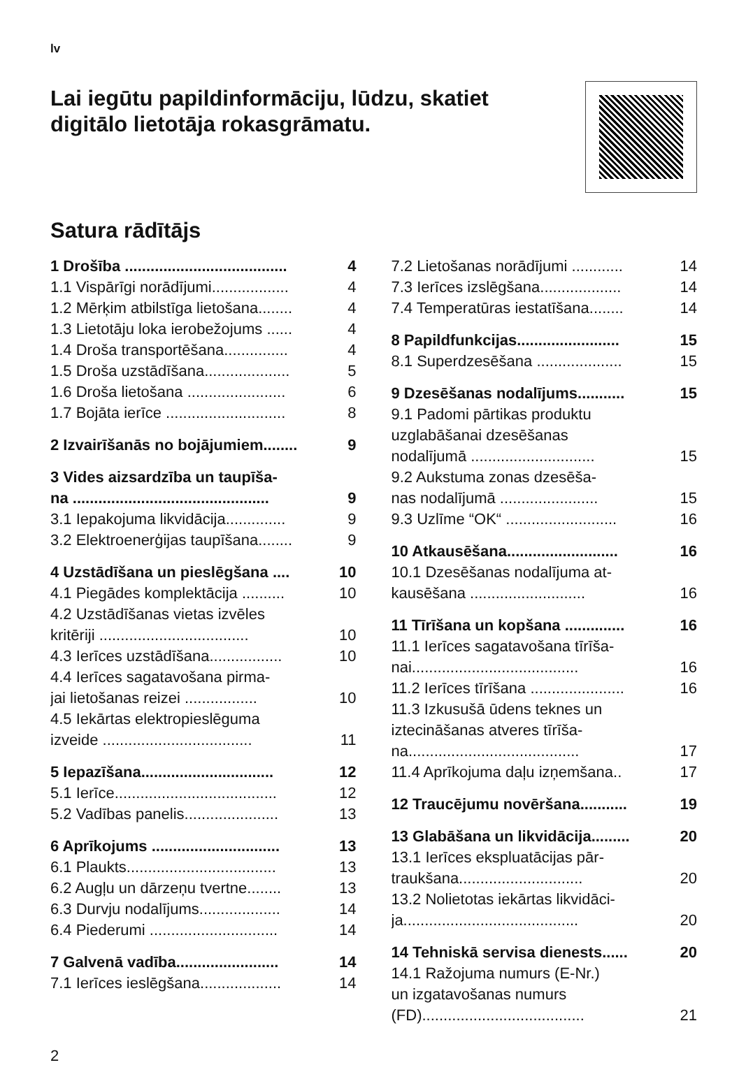lv
Lai iegūtu papildinformāciju, lūdzu, skatiet
digitālo lietotāja rokasgrāmatu.
Satura rādītājs
1 Drošība ...................................... 4
1.1 Vispārīgi norādījumi.................. 4
1.2 Mērķim atbilstīga lietošana........ 4
1.3 Lietotāju loka ierobežojums ...... 4
1.4 Droša transportēšana............... 4
1.5 Droša uzstādīšana.................... 5
1.6 Droša lietošana ....................... 6
1.7 Bojāta ierīce ............................ 8
2 Izvairīšanās no bojājumiem........ 9
3 Vides aizsardzība un taupīša-
na ..............................................
9
3.1 Iepakojuma likvidācija.............. 9
3.2 Elektroenerģijas taupīšana........ 9
4 Uzstādīšana un pieslēgšana .... 10
4.1 Piegādes komplektācija .......... 10
4.2 Uzstādīšanas vietas izvēles
kritēriji ...................................
10
4.3 Ierīces uzstādīšana................. 10
4.4 Ierīces sagatavošana pirma-
jai lietošanas reizei .................
10
4.5 Iekārtas elektropieslēguma
izveide ...................................
11
5 Iepazīšana............................... 12
5.1 Ierīce...................................... 12
5.2 Vadības panelis...................... 13
6 Aprīkojums .............................. 13
6.1 Plaukts................................... 13
6.2 Augļu un dārzeņu tvertne........ 13
6.3 Durvju nodalījums................... 14
6.4 Piederumi .............................. 14
7 Galvenā vadība........................ 14
7.1 Ierīces ieslēgšana................... 14
7.2 Lietošanas norādījumi ............ 14
7.3 Ierīces izslēgšana................... 14
7.4 Temperatūras iestatīšana........ 14
8 Papildfunkcijas........................ 15
8.1 Superdzesēšana .................... 15
9 Dzesēšanas nodalījums........... 15
9.1 Padomi pārtikas produktu
uzglabāšanai dzesēšanas
nodalījumā .............................
15
9.2 Aukstuma zonas dzesēša-
nas nodalījumā .......................
15
9.3 Uzlīme “OK“ .......................... 16
10 Atkausēšana.......................... 16
10.1 Dzesēšanas nodalījuma at-
kausēšana ...........................
16
11 Tīrīšana un kopšana .............. 16
11.1 Ierīces sagatavošana tīrīša-
nai.......................................
16
11.2 Ierīces tīrīšana ...................... 16
11.3 Izkusušā ūdens teknes un
iztecināšanas atveres tīrīša-
na........................................
17
11.4 Aprīkojuma daļu izņemšana.. 17
12 Traucējumu novēršana........... 19
13 Glabāšana un likvidācija......... 20
13.1 Ierīces ekspluatācijas pār-
traukšana.............................
20
13.2 Nolietotas iekārtas likvidāci-
ja.........................................
20
14 Tehniskā servisa dienests...... 20
14.1 Ražojuma numurs (E-Nr.)
un izgatavošanas numurs
(FD)......................................
21
2